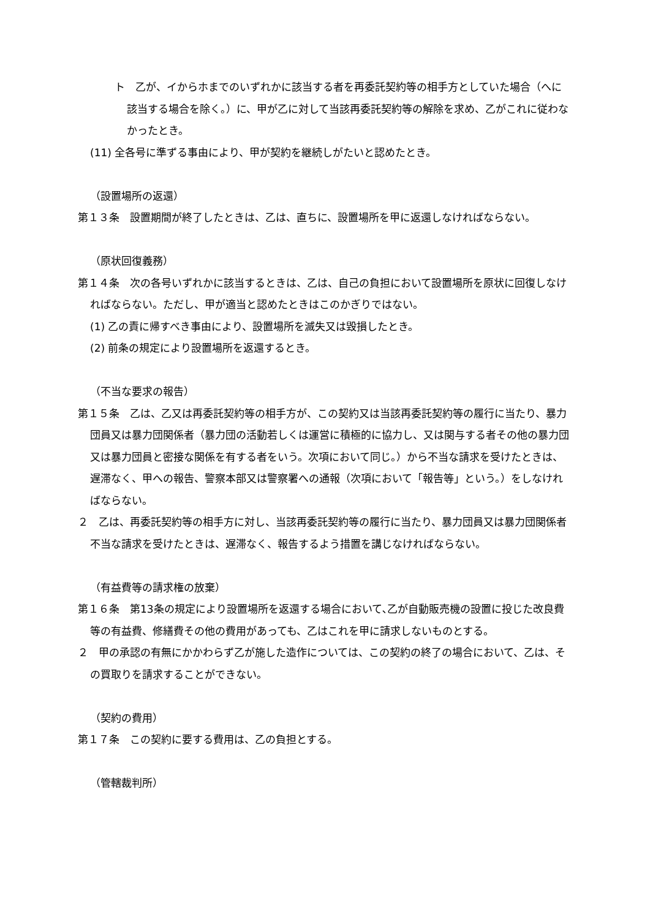ト　乙が、イからホまでのいずれかに該当する者を再委託契約等の相手方としていた場合（へに該当する場合を除く。）に、甲が乙に対して当該再委託契約等の解除を求め、乙がこれに従わなかったとき。
(11) 全各号に準ずる事由により、甲が契約を継続しがたいと認めたとき。
（設置場所の返還）
第１３条　設置期間が終了したときは、乙は、直ちに、設置場所を甲に返還しなければならない。
（原状回復義務）
第１４条　次の各号いずれかに該当するときは、乙は、自己の負担において設置場所を原状に回復しなければならない。ただし、甲が適当と認めたときはこのかぎりではない。
(1) 乙の責に帰すべき事由により、設置場所を滅失又は毀損したとき。
(2) 前条の規定により設置場所を返還するとき。
（不当な要求の報告）
第１５条　乙は、乙又は再委託契約等の相手方が、この契約又は当該再委託契約等の履行に当たり、暴力団員又は暴力団関係者（暴力団の活動若しくは運営に積極的に協力し、又は関与する者その他の暴力団又は暴力団員と密接な関係を有する者をいう。次項において同じ。）から不当な請求を受けたときは、遅滞なく、甲への報告、警察本部又は警察署への通報（次項において「報告等」という。）をしなければならない。
２　乙は、再委託契約等の相手方に対し、当該再委託契約等の履行に当たり、暴力団員又は暴力団関係者不当な請求を受けたときは、遅滞なく、報告するよう措置を講じなければならない。
（有益費等の請求権の放棄）
第１６条　第13条の規定により設置場所を返還する場合において､乙が自動販売機の設置に投じた改良費等の有益費、修繕費その他の費用があっても、乙はこれを甲に請求しないものとする。
２　甲の承認の有無にかかわらず乙が施した造作については、この契約の終了の場合において、乙は、その買取りを請求することができない。
（契約の費用）
第１７条　この契約に要する費用は、乙の負担とする。
（管轄裁判所）